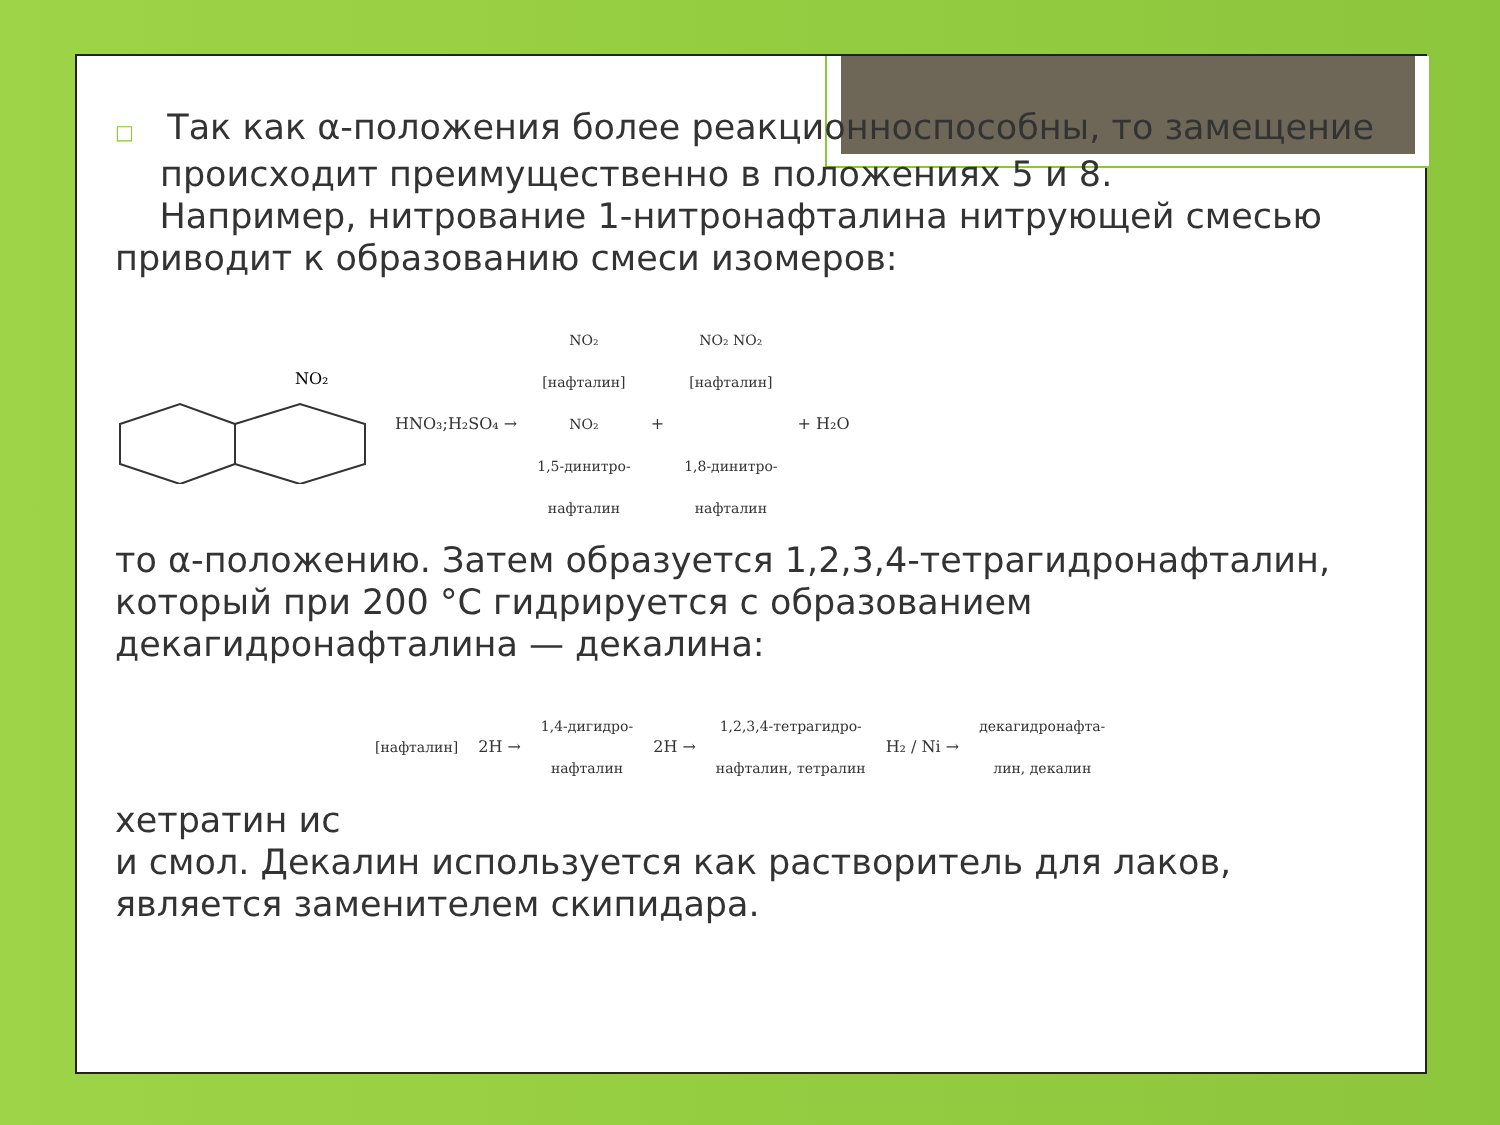□ Так как α-положения более реакционноспособны, то замещение происходит преимущественно в положениях 5 и 8.
Например, нитрование 1-нитронафталина нитрующей смесью приводит к образованию смеси изомеров:
NO₂
HNO₃;H₂SO₄ →
NO₂
[нафталин]
NO₂
1,5-динитро-
нафталин
+
NO₂ NO₂
[нафталин]
1,8-динитро-
нафталин
+ H₂O
то α-положению. Затем образуется 1,2,3,4-тетрагидронафталин, который при 200 °C гидрируется с образованием декагидронафталина — декалина:
[нафталин] 2H →
1,4-дигидро-
нафталин
2H →
1,2,3,4-тетрагидро-
нафталин, тетралин
H₂ / Ni →
декагидронафта-
лин, декалин
хетратин ис
и смол. Декалин используется как растворитель для лаков, является заменителем скипидара.